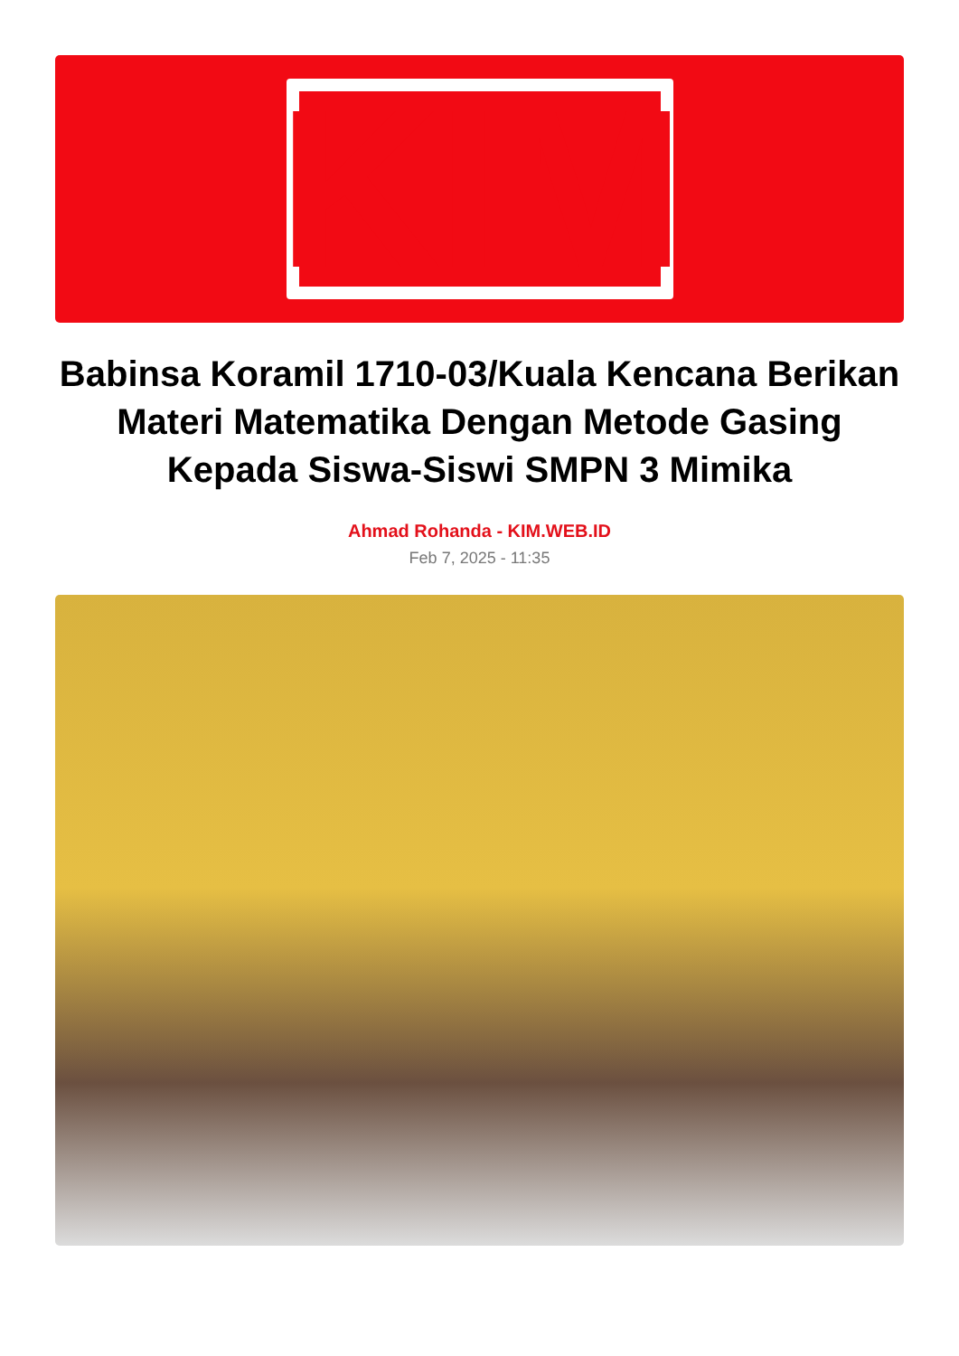KIM
Babinsa Koramil 1710-03/Kuala Kencana Berikan Materi Matematika Dengan Metode Gasing Kepada Siswa-Siswi SMPN 3 Mimika
Ahmad Rohanda - KIM.WEB.ID
Feb 7, 2025 - 11:35